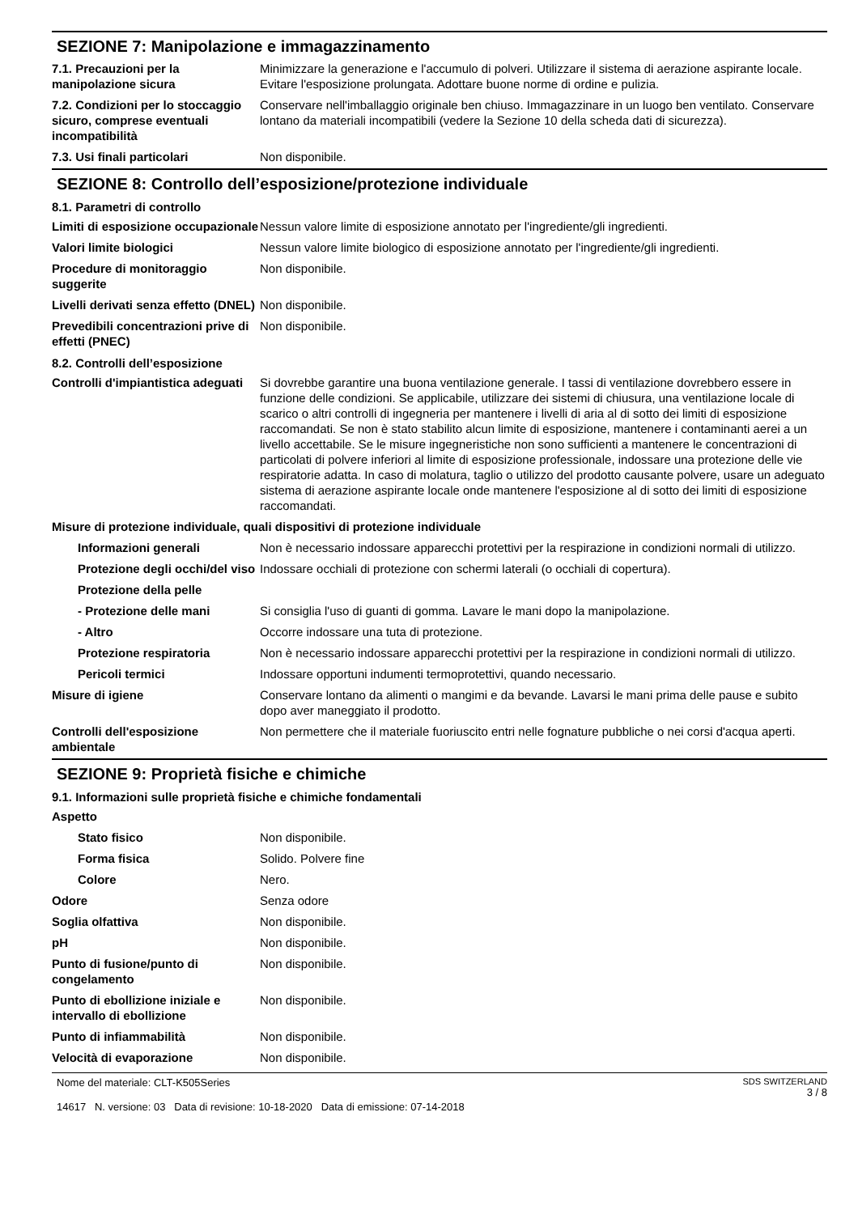SEZIONE 7: Manipolazione e immagazzinamento
| 7.1. Precauzioni per la manipolazione sicura | Minimizzare la generazione e l'accumulo di polveri. Utilizzare il sistema di aerazione aspirante locale. Evitare l'esposizione prolungata. Adottare buone norme di ordine e pulizia. |
| 7.2. Condizioni per lo stoccaggio sicuro, comprese eventuali incompatibilità | Conservare nell'imballaggio originale ben chiuso. Immagazzinare in un luogo ben ventilato. Conservare lontano da materiali incompatibili (vedere la Sezione 10 della scheda dati di sicurezza). |
| 7.3. Usi finali particolari | Non disponibile. |
SEZIONE 8: Controllo dell’esposizione/protezione individuale
8.1. Parametri di controllo
| Limiti di esposizione occupazionale | Nessun valore limite di esposizione annotato per l'ingrediente/gli ingredienti. |
| Valori limite biologici | Nessun valore limite biologico di esposizione annotato per l'ingrediente/gli ingredienti. |
| Procedure di monitoraggio suggerite | Non disponibile. |
| Livelli derivati senza effetto (DNEL) | Non disponibile. |
| Prevedibili concentrazioni prive di effetti (PNEC) | Non disponibile. |
8.2. Controlli dell’esposizione
| Controlli d'impiantistica adeguati | Si dovrebbe garantire una buona ventilazione generale. I tassi di ventilazione dovrebbero essere in funzione delle condizioni. Se applicabile, utilizzare dei sistemi di chiusura, una ventilazione locale di scarico o altri controlli di ingegneria per mantenere i livelli di aria al di sotto dei limiti di esposizione raccomandati. Se non è stato stabilito alcun limite di esposizione, mantenere i contaminanti aerei a un livello accettabile. Se le misure ingegneristiche non sono sufficienti a mantenere le concentrazioni di particolati di polvere inferiori al limite di esposizione professionale, indossare una protezione delle vie respiratorie adatta. In caso di molatura, taglio o utilizzo del prodotto causante polvere, usare un adeguato sistema di aerazione aspirante locale onde mantenere l'esposizione al di sotto dei limiti di esposizione raccomandati. |
| Misure di protezione individuale, quali dispositivi di protezione individuale | |
| Informazioni generali | Non è necessario indossare apparecchi protettivi per la respirazione in condizioni normali di utilizzo. |
| Protezione degli occhi/del viso | Indossare occhiali di protezione con schermi laterali (o occhiali di copertura). |
| Protezione della pelle | |
| - Protezione delle mani | Si consiglia l'uso di guanti di gomma. Lavare le mani dopo la manipolazione. |
| - Altro | Occorre indossare una tuta di protezione. |
| Protezione respiratoria | Non è necessario indossare apparecchi protettivi per la respirazione in condizioni normali di utilizzo. |
| Pericoli termici | Indossare opportuni indumenti termoprotettivi, quando necessario. |
| Misure di igiene | Conservare lontano da alimenti o mangimi e da bevande. Lavarsi le mani prima delle pause e subito dopo aver maneggiato il prodotto. |
| Controlli dell'esposizione ambientale | Non permettere che il materiale fuoriuscito entri nelle fognature pubbliche o nei corsi d'acqua aperti. |
SEZIONE 9: Proprietà fisiche e chimiche
9.1. Informazioni sulle proprietà fisiche e chimiche fondamentali
| Aspetto | |
| Stato fisico | Non disponibile. |
| Forma fisica | Solido. Polvere fine |
| Colore | Nero. |
| Odore | Senza odore |
| Soglia olfattiva | Non disponibile. |
| pH | Non disponibile. |
| Punto di fusione/punto di congelamento | Non disponibile. |
| Punto di ebollizione iniziale e intervallo di ebollizione | Non disponibile. |
| Punto di infiammabilità | Non disponibile. |
| Velocità di evaporazione | Non disponibile. |
Nome del materiale: CLT-K505Series
14617 N. versione: 03 Data di revisione: 10-18-2020 Data di emissione: 07-14-2018
SDS SWITZERLAND
3 / 8